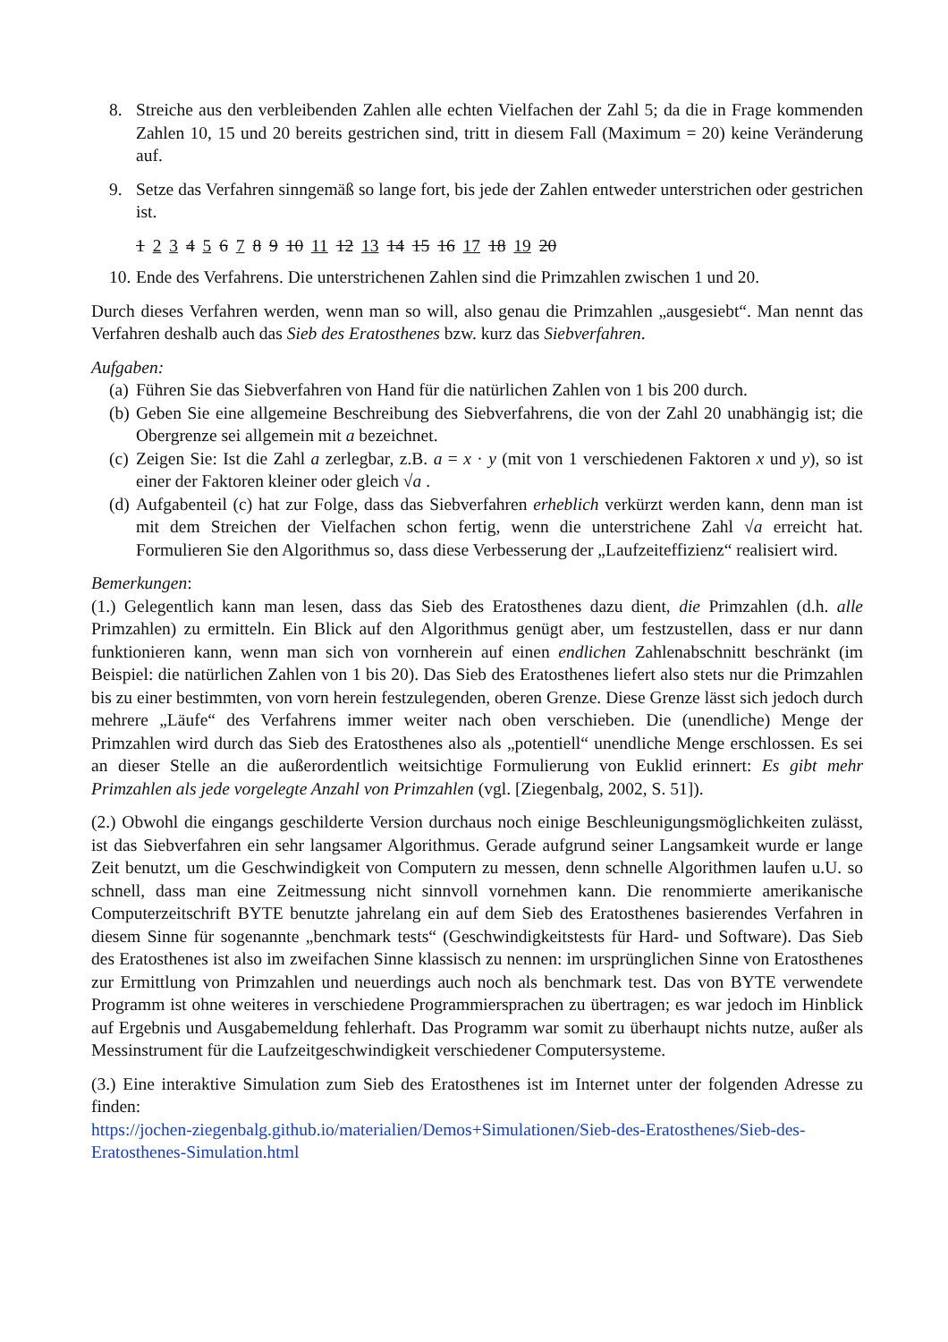8. Streiche aus den verbleibenden Zahlen alle echten Vielfachen der Zahl 5; da die in Frage kommenden Zahlen 10, 15 und 20 bereits gestrichen sind, tritt in diesem Fall (Maximum = 20) keine Veränderung auf.
9. Setze das Verfahren sinngemäß so lange fort, bis jede der Zahlen entweder unterstrichen oder gestrichen ist.
1 2 3 4 5 6 7 8 9 10 11 12 13 14 15 16 17 18 19 20
10. Ende des Verfahrens. Die unterstrichenen Zahlen sind die Primzahlen zwischen 1 und 20.
Durch dieses Verfahren werden, wenn man so will, also genau die Primzahlen „ausgesiebt“. Man nennt das Verfahren deshalb auch das Sieb des Eratosthenes bzw. kurz das Siebverfahren.
Aufgaben:
(a) Führen Sie das Siebverfahren von Hand für die natürlichen Zahlen von 1 bis 200 durch.
(b) Geben Sie eine allgemeine Beschreibung des Siebverfahrens, die von der Zahl 20 unabhängig ist; die Obergrenze sei allgemein mit a bezeichnet.
(c) Zeigen Sie: Ist die Zahl a zerlegbar, z.B. a = x · y (mit von 1 verschiedenen Faktoren x und y), so ist einer der Faktoren kleiner oder gleich √a .
(d) Aufgabenteil (c) hat zur Folge, dass das Siebverfahren erheblich verkürzt werden kann, denn man ist mit dem Streichen der Vielfachen schon fertig, wenn die unterstrichene Zahl √a erreicht hat. Formulieren Sie den Algorithmus so, dass diese Verbesserung der „Laufzeiteffizienz“ realisiert wird.
Bemerkungen:
(1.) Gelegentlich kann man lesen, dass das Sieb des Eratosthenes dazu dient, die Primzahlen (d.h. alle Primzahlen) zu ermitteln. Ein Blick auf den Algorithmus genügt aber, um festzustellen, dass er nur dann funktionieren kann, wenn man sich von vornherein auf einen endlichen Zahlenabschnitt beschränkt (im Beispiel: die natürlichen Zahlen von 1 bis 20). Das Sieb des Eratosthenes liefert also stets nur die Primzahlen bis zu einer bestimmten, von vorn herein festzulegenden, oberen Grenze. Diese Grenze lässt sich jedoch durch mehrere „Läufe“ des Verfahrens immer weiter nach oben verschieben. Die (unendliche) Menge der Primzahlen wird durch das Sieb des Eratosthenes also als „potentiell“ unendliche Menge erschlossen. Es sei an dieser Stelle an die außerordentlich weitsichtige Formulierung von Euklid erinnert: Es gibt mehr Primzahlen als jede vorgelegte Anzahl von Primzahlen (vgl. [Ziegenbalg, 2002, S. 51]).
(2.) Obwohl die eingangs geschilderte Version durchaus noch einige Beschleunigungsmöglichkeiten zulässt, ist das Siebverfahren ein sehr langsamer Algorithmus. Gerade aufgrund seiner Langsamkeit wurde er lange Zeit benutzt, um die Geschwindigkeit von Computern zu messen, denn schnelle Algorithmen laufen u.U. so schnell, dass man eine Zeitmessung nicht sinnvoll vornehmen kann. Die renommierte amerikanische Computerzeitschrift BYTE benutzte jahrelang ein auf dem Sieb des Eratosthenes basierendes Verfahren in diesem Sinne für sogenannte „benchmark tests“ (Geschwindigkeitstests für Hard- und Software). Das Sieb des Eratosthenes ist also im zweifachen Sinne klassisch zu nennen: im ursprünglichen Sinne von Eratosthenes zur Ermittlung von Primzahlen und neuerdings auch noch als benchmark test. Das von BYTE verwendete Programm ist ohne weiteres in verschiedene Programmiersprachen zu übertragen; es war jedoch im Hinblick auf Ergebnis und Ausgabemeldung fehlerhaft. Das Programm war somit zu überhaupt nichts nutze, außer als Messinstrument für die Laufzeitgeschwindigkeit verschiedener Computersysteme.
(3.) Eine interaktive Simulation zum Sieb des Eratosthenes ist im Internet unter der folgenden Adresse zu finden:
https://jochen-ziegenbalg.github.io/materialien/Demos+Simulationen/Sieb-des-Eratosthenes/Sieb-des-Eratosthenes-Simulation.html